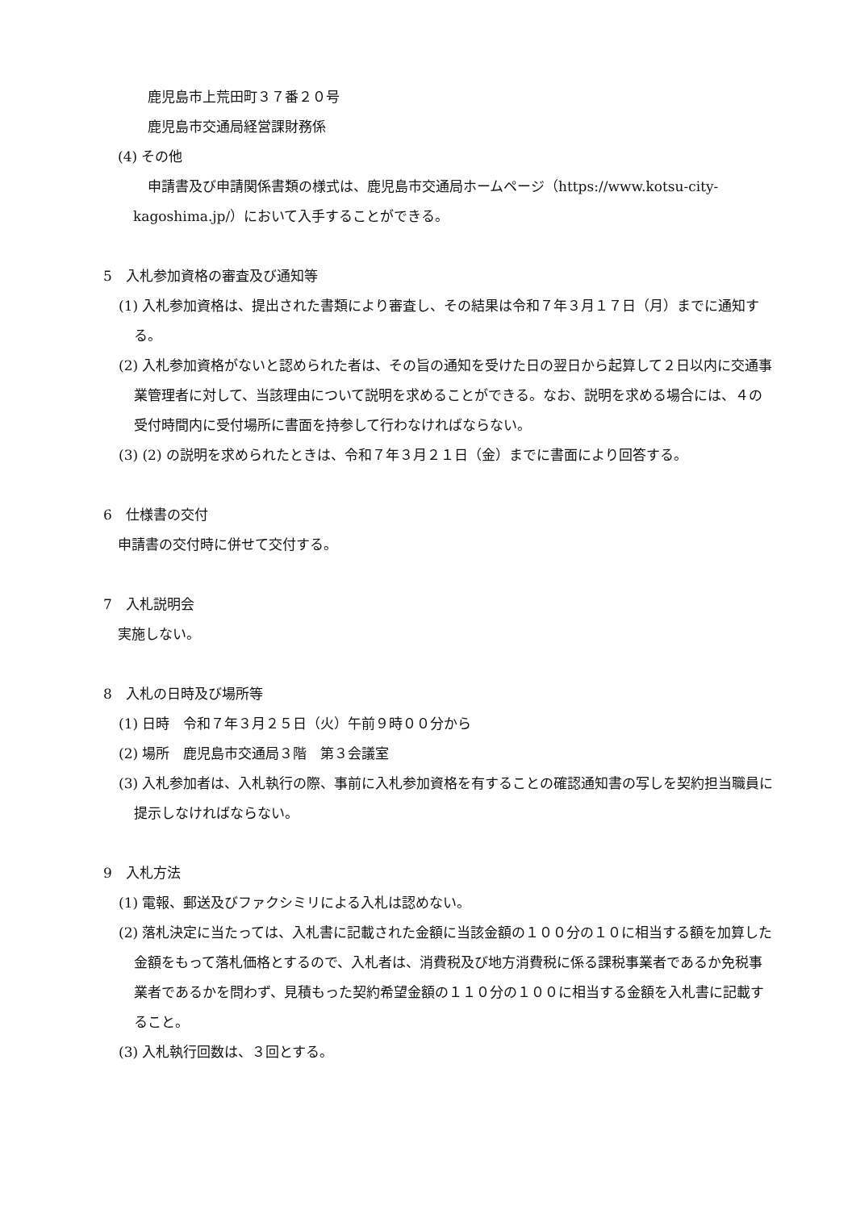鹿児島市上荒田町３７番２０号
鹿児島市交通局経営課財務係
(4) その他
申請書及び申請関係書類の様式は、鹿児島市交通局ホームページ（https://www.kotsu-city-kagoshima.jp/）において入手することができる。
5　入札参加資格の審査及び通知等
(1) 入札参加資格は、提出された書類により審査し、その結果は令和７年３月１７日（月）までに通知する。
(2) 入札参加資格がないと認められた者は、その旨の通知を受けた日の翌日から起算して２日以内に交通事業管理者に対して、当該理由について説明を求めることができる。なお、説明を求める場合には、４の受付時間内に受付場所に書面を持参して行わなければならない。
(3) (2) の説明を求められたときは、令和７年３月２１日（金）までに書面により回答する。
6　仕様書の交付
申請書の交付時に併せて交付する。
7　入札説明会
実施しない。
8　入札の日時及び場所等
(1) 日時　令和７年３月２５日（火）午前９時００分から
(2) 場所　鹿児島市交通局３階　第３会議室
(3) 入札参加者は、入札執行の際、事前に入札参加資格を有することの確認通知書の写しを契約担当職員に提示しなければならない。
9　入札方法
(1) 電報、郵送及びファクシミリによる入札は認めない。
(2) 落札決定に当たっては、入札書に記載された金額に当該金額の１００分の１０に相当する額を加算した金額をもって落札価格とするので、入札者は、消費税及び地方消費税に係る課税事業者であるか免税事業者であるかを問わず、見積もった契約希望金額の１１０分の１００に相当する金額を入札書に記載すること。
(3) 入札執行回数は、３回とする。